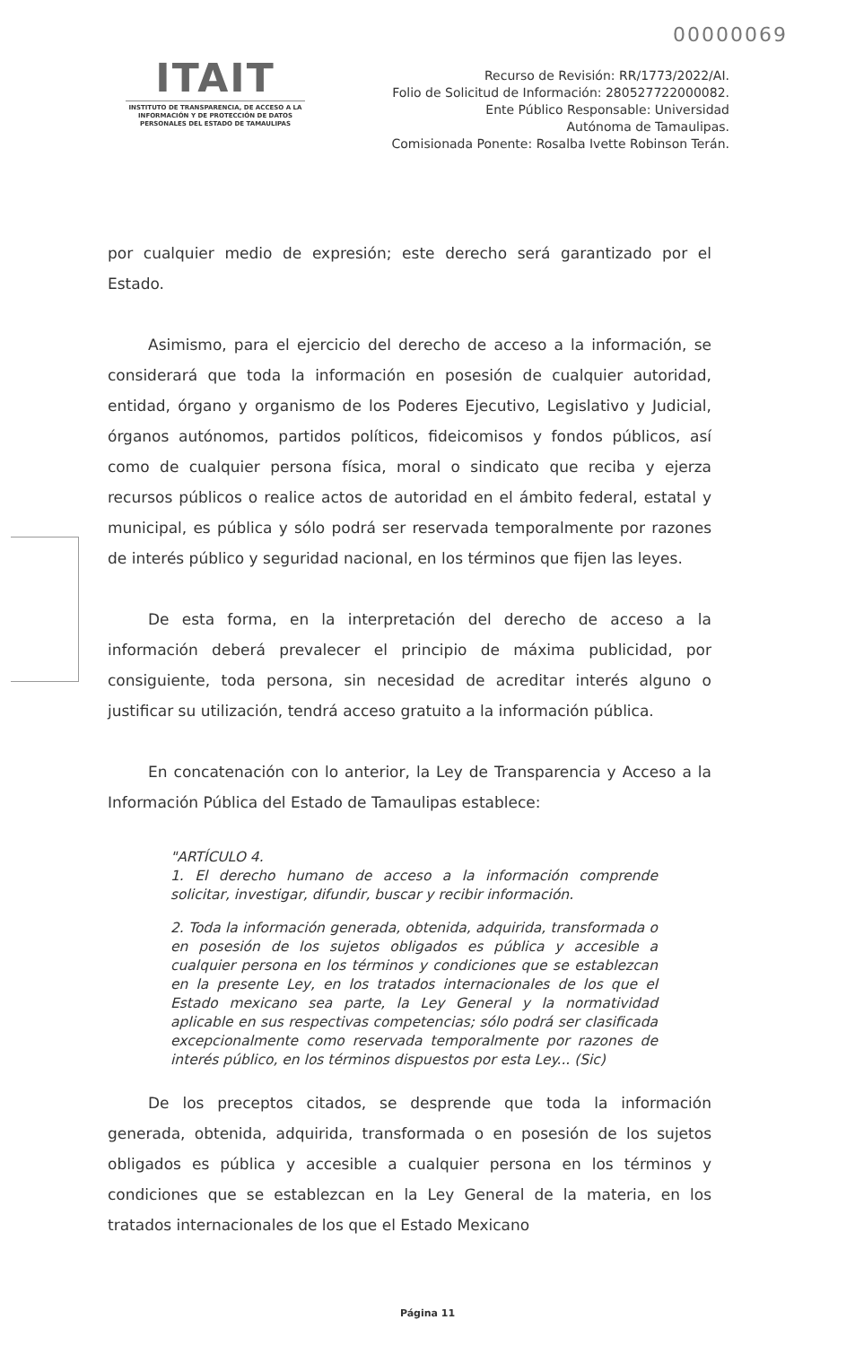00000069
ITAIT
INSTITUTO DE TRANSPARENCIA, DE ACCESO A LA INFORMACIÓN Y DE PROTECCIÓN DE DATOS PERSONALES DEL ESTADO DE TAMAULIPAS
Recurso de Revisión: RR/1773/2022/AI.
Folio de Solicitud de Información: 280527722000082.
Ente Público Responsable: Universidad
Autónoma de Tamaulipas.
Comisionada Ponente: Rosalba Ivette Robinson Terán.
por cualquier medio de expresión; este derecho será garantizado por el Estado.
Asimismo, para el ejercicio del derecho de acceso a la información, se considerará que toda la información en posesión de cualquier autoridad, entidad, órgano y organismo de los Poderes Ejecutivo, Legislativo y Judicial, órganos autónomos, partidos políticos, fideicomisos y fondos públicos, así como de cualquier persona física, moral o sindicato que reciba y ejerza recursos públicos o realice actos de autoridad en el ámbito federal, estatal y municipal, es pública y sólo podrá ser reservada temporalmente por razones de interés público y seguridad nacional, en los términos que fijen las leyes.
De esta forma, en la interpretación del derecho de acceso a la información deberá prevalecer el principio de máxima publicidad, por consiguiente, toda persona, sin necesidad de acreditar interés alguno o justificar su utilización, tendrá acceso gratuito a la información pública.
En concatenación con lo anterior, la Ley de Transparencia y Acceso a la Información Pública del Estado de Tamaulipas establece:
"ARTÍCULO 4.
1. El derecho humano de acceso a la información comprende solicitar, investigar, difundir, buscar y recibir información.
2. Toda la información generada, obtenida, adquirida, transformada o en posesión de los sujetos obligados es pública y accesible a cualquier persona en los términos y condiciones que se establezcan en la presente Ley, en los tratados internacionales de los que el Estado mexicano sea parte, la Ley General y la normatividad aplicable en sus respectivas competencias; sólo podrá ser clasificada excepcionalmente como reservada temporalmente por razones de interés público, en los términos dispuestos por esta Ley... (Sic)
De los preceptos citados, se desprende que toda la información generada, obtenida, adquirida, transformada o en posesión de los sujetos obligados es pública y accesible a cualquier persona en los términos y condiciones que se establezcan en la Ley General de la materia, en los tratados internacionales de los que el Estado Mexicano
Página 11